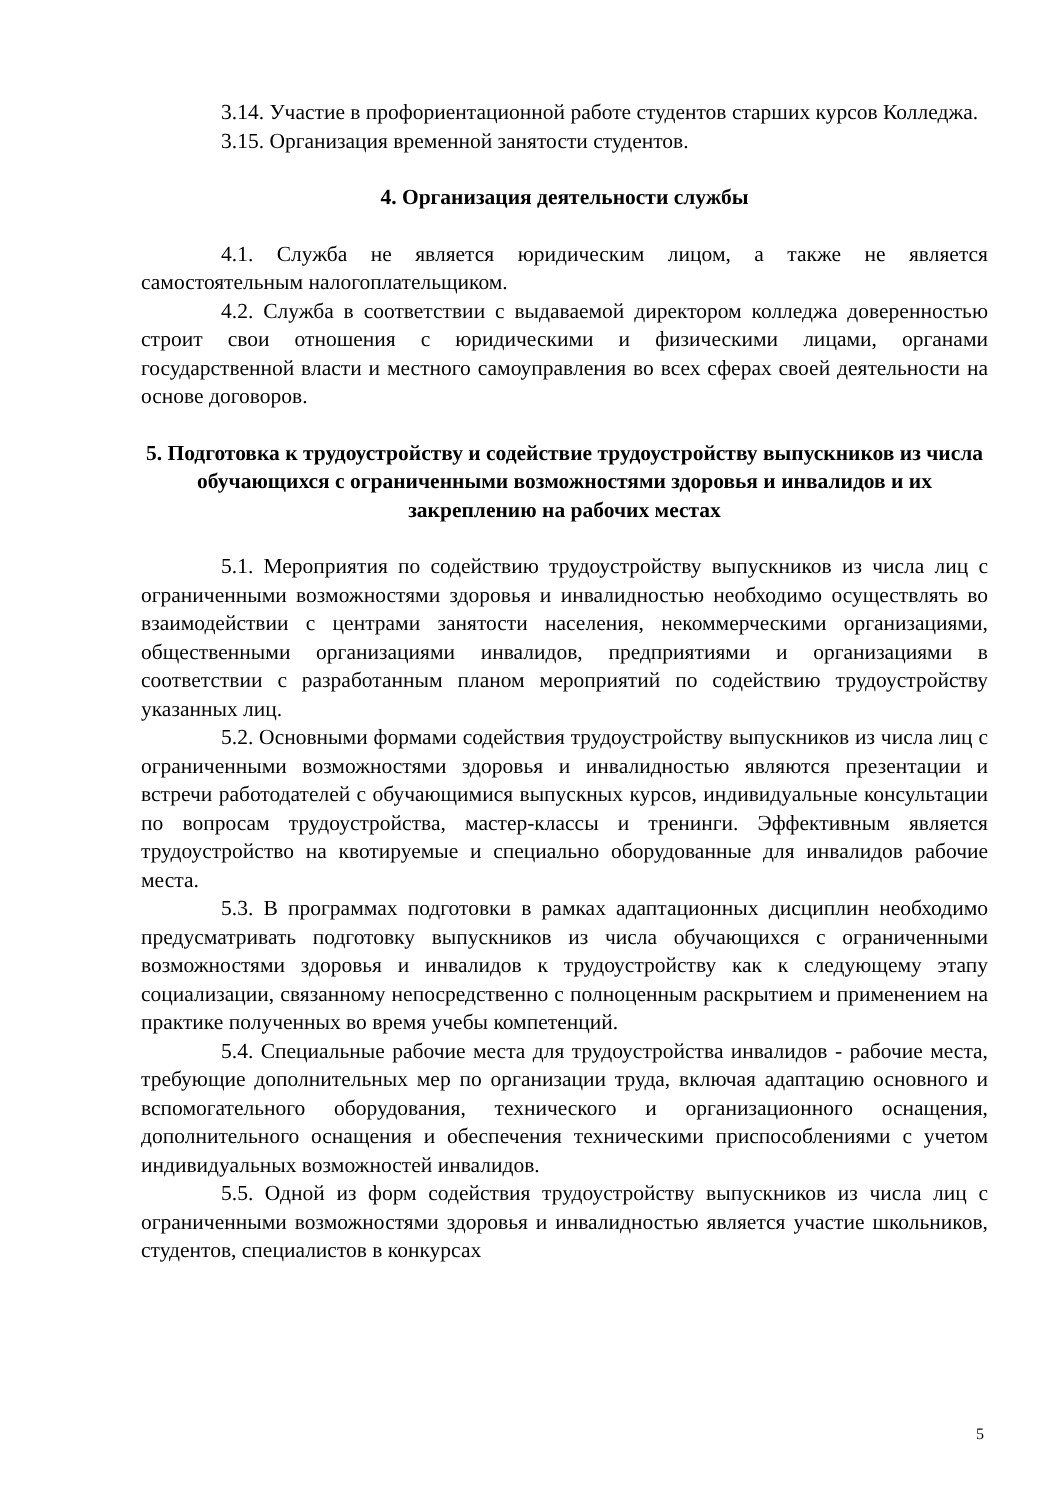3.14. Участие в профориентационной работе студентов старших курсов Колледжа.
3.15. Организация временной занятости студентов.
4. Организация деятельности службы
4.1. Служба не является юридическим лицом, а также не является самостоятельным налогоплательщиком.
4.2. Служба в соответствии с выдаваемой директором колледжа доверенностью строит свои отношения с юридическими и физическими лицами, органами государственной власти и местного самоуправления во всех сферах своей деятельности на основе договоров.
5. Подготовка к трудоустройству и содействие трудоустройству выпускников из числа обучающихся с ограниченными возможностями здоровья и инвалидов и их закреплению на рабочих местах
5.1. Мероприятия по содействию трудоустройству выпускников из числа лиц с ограниченными возможностями здоровья и инвалидностью необходимо осуществлять во взаимодействии с центрами занятости населения, некоммерческими организациями, общественными организациями инвалидов, предприятиями и организациями в соответствии с разработанным планом мероприятий по содействию трудоустройству указанных лиц.
5.2. Основными формами содействия трудоустройству выпускников из числа лиц с ограниченными возможностями здоровья и инвалидностью являются презентации и встречи работодателей с обучающимися выпускных курсов, индивидуальные консультации по вопросам трудоустройства, мастер-классы и тренинги. Эффективным является трудоустройство на квотируемые и специально оборудованные для инвалидов рабочие места.
5.3. В программах подготовки в рамках адаптационных дисциплин необходимо предусматривать подготовку выпускников из числа обучающихся с ограниченными возможностями здоровья и инвалидов к трудоустройству как к следующему этапу социализации, связанному непосредственно с полноценным раскрытием и применением на практике полученных во время учебы компетенций.
5.4. Специальные рабочие места для трудоустройства инвалидов - рабочие места, требующие дополнительных мер по организации труда, включая адаптацию основного и вспомогательного оборудования, технического и организационного оснащения, дополнительного оснащения и обеспечения техническими приспособлениями с учетом индивидуальных возможностей инвалидов.
5.5. Одной из форм содействия трудоустройству выпускников из числа лиц с ограниченными возможностями здоровья и инвалидностью является участие школьников, студентов, специалистов в конкурсах
5